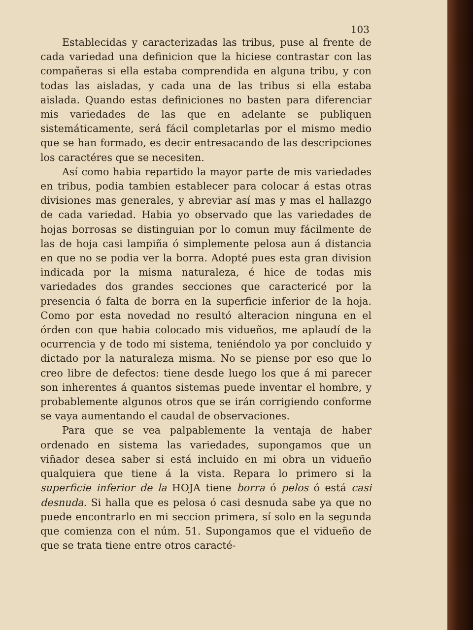103
Establecidas y caracterizadas las tribus, puse al frente de cada variedad una definicion que la hiciese contrastar con las compañeras si ella estaba comprendida en alguna tribu, y con todas las aisladas, y cada una de las tribus si ella estaba aislada. Quando estas definiciones no basten para diferenciar mis variedades de las que en adelante se publiquen sistemáticamente, será fácil completarlas por el mismo medio que se han formado, es decir entresacando de las descripciones los caractéres que se necesiten.
Así como habia repartido la mayor parte de mis variedades en tribus, podia tambien establecer para colocar á estas otras divisiones mas generales, y abreviar así mas y mas el hallazgo de cada variedad. Habia yo observado que las variedades de hojas borrosas se distinguian por lo comun muy fácilmente de las de hoja casi lampiña ó simplemente pelosa aun á distancia en que no se podia ver la borra. Adopté pues esta gran division indicada por la misma naturaleza, é hice de todas mis variedades dos grandes secciones que caractericé por la presencia ó falta de borra en la superficie inferior de la hoja. Como por esta novedad no resultó alteracion ninguna en el órden con que habia colocado mis vidueños, me aplaudí de la ocurrencia y de todo mi sistema, teniéndolo ya por concluido y dictado por la naturaleza misma. No se piense por eso que lo creo libre de defectos: tiene desde luego los que á mi parecer son inherentes á quantos sistemas puede inventar el hombre, y probablemente algunos otros que se irán corrigiendo conforme se vaya aumentando el caudal de observaciones.
Para que se vea palpablemente la ventaja de haber ordenado en sistema las variedades, supongamos que un viñador desea saber si está incluido en mi obra un vidueño qualquiera que tiene á la vista. Repara lo primero si la superficie inferior de la HOJA tiene borra ó pelos ó está casi desnuda. Si halla que es pelosa ó casi desnuda sabe ya que no puede encontrarlo en mi seccion primera, sí solo en la segunda que comienza con el núm. 51. Supongamos que el vidueño de que se trata tiene entre otros caracté-